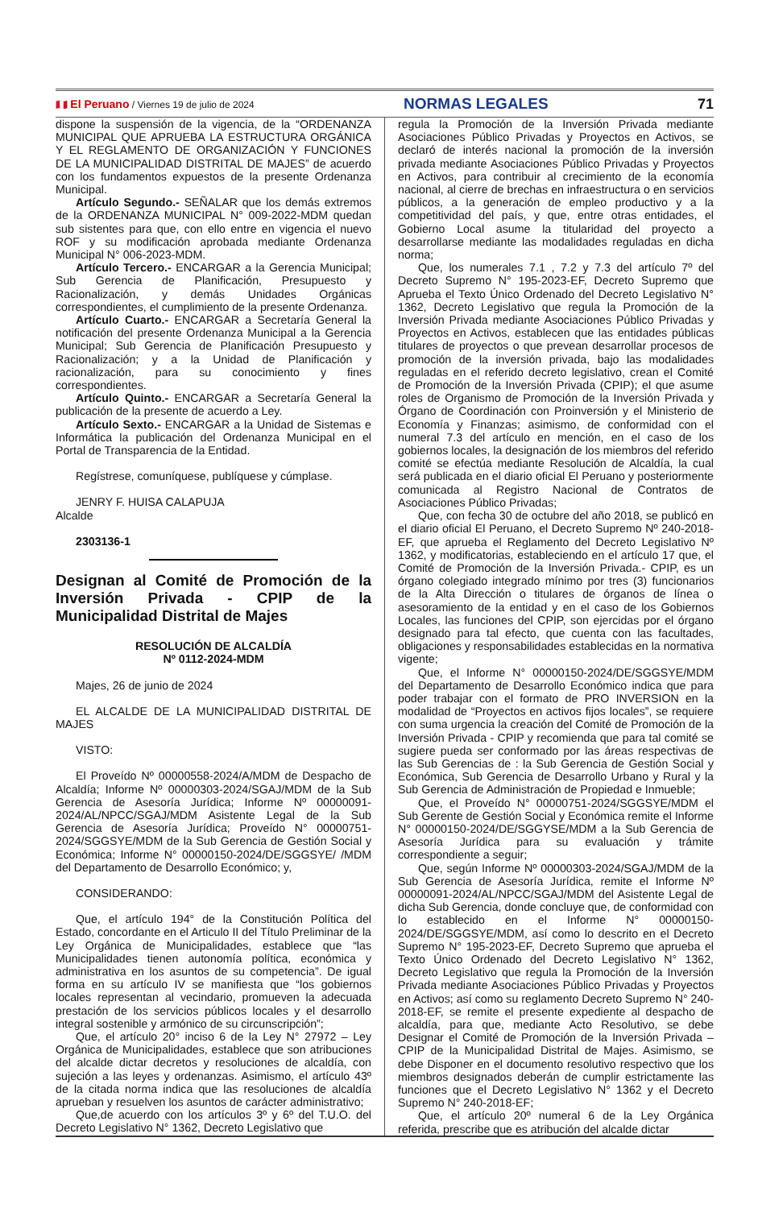🇵🇪 El Peruano / Viernes 19 de julio de 2024 NORMAS LEGALES 71
dispone la suspensión de la vigencia, de la “ORDENANZA MUNICIPAL QUE APRUEBA LA ESTRUCTURA ORGÁNICA Y EL REGLAMENTO DE ORGANIZACIÓN Y FUNCIONES DE LA MUNICIPALIDAD DISTRITAL DE MAJES” de acuerdo con los fundamentos expuestos de la presente Ordenanza Municipal.
Artículo Segundo.- SEÑALAR que los demás extremos de la ORDENANZA MUNICIPAL N° 009-2022-MDM quedan sub sistentes para que, con ello entre en vigencia el nuevo ROF y su modificación aprobada mediante Ordenanza Municipal N° 006-2023-MDM.
Artículo Tercero.- ENCARGAR a la Gerencia Municipal; Sub Gerencia de Planificación, Presupuesto y Racionalización, y demás Unidades Orgánicas correspondientes, el cumplimiento de la presente Ordenanza.
Artículo Cuarto.- ENCARGAR a Secretaría General la notificación del presente Ordenanza Municipal a la Gerencia Municipal; Sub Gerencia de Planificación Presupuesto y Racionalización; y a la Unidad de Planificación y racionalización, para su conocimiento y fines correspondientes.
Artículo Quinto.- ENCARGAR a Secretaría General la publicación de la presente de acuerdo a Ley.
Artículo Sexto.- ENCARGAR a la Unidad de Sistemas e Informática la publicación del Ordenanza Municipal en el Portal de Transparencia de la Entidad.
Regístrese, comuníquese, publíquese y cúmplase.
JENRY F. HUISA CALAPUJA
Alcalde
2303136-1
Designan al Comité de Promoción de la Inversión Privada - CPIP de la Municipalidad Distrital de Majes
RESOLUCIÓN DE ALCALDÍA
Nº 0112-2024-MDM
Majes, 26 de junio de 2024
EL ALCALDE DE LA MUNICIPALIDAD DISTRITAL DE MAJES
VISTO:
El Proveído Nº 00000558-2024/A/MDM de Despacho de Alcaldía; Informe Nº 00000303-2024/SGAJ/MDM de la Sub Gerencia de Asesoría Jurídica; Informe Nº 00000091-2024/AL/NPCC/SGAJ/MDM Asistente Legal de la Sub Gerencia de Asesoría Jurídica; Proveído N° 00000751-2024/SGGSYE/MDM de la Sub Gerencia de Gestión Social y Económica; Informe N° 00000150-2024/DE/SGGSYE/ /MDM del Departamento de Desarrollo Económico; y,
CONSIDERANDO:
Que, el artículo 194° de la Constitución Política del Estado, concordante en el Articulo II del Título Preliminar de la Ley Orgánica de Municipalidades, establece que “las Municipalidades tienen autonomía política, económica y administrativa en los asuntos de su competencia”. De igual forma en su artículo IV se manifiesta que “los gobiernos locales representan al vecindario, promueven la adecuada prestación de los servicios públicos locales y el desarrollo integral sostenible y armónico de su circunscripción”;
Que, el artículo 20° inciso 6 de la Ley N° 27972 – Ley Orgánica de Municipalidades, establece que son atribuciones del alcalde dictar decretos y resoluciones de alcaldía, con sujeción a las leyes y ordenanzas. Asimismo, el artículo 43º de la citada norma indica que las resoluciones de alcaldía aprueban y resuelven los asuntos de carácter administrativo;
Que,de acuerdo con los artículos 3º y 6º del T.U.O. del Decreto Legislativo N° 1362, Decreto Legislativo que
regula la Promoción de la Inversión Privada mediante Asociaciones Público Privadas y Proyectos en Activos, se declaró de interés nacional la promoción de la inversión privada mediante Asociaciones Público Privadas y Proyectos en Activos, para contribuir al crecimiento de la economía nacional, al cierre de brechas en infraestructura o en servicios públicos, a la generación de empleo productivo y a la competitividad del país, y que, entre otras entidades, el Gobierno Local asume la titularidad del proyecto a desarrollarse mediante las modalidades reguladas en dicha norma;
Que, los numerales 7.1 , 7.2 y 7.3 del artículo 7º del Decreto Supremo N° 195-2023-EF, Decreto Supremo que Aprueba el Texto Único Ordenado del Decreto Legislativo N° 1362, Decreto Legislativo que regula la Promoción de la Inversión Privada mediante Asociaciones Público Privadas y Proyectos en Activos, establecen que las entidades públicas titulares de proyectos o que prevean desarrollar procesos de promoción de la inversión privada, bajo las modalidades reguladas en el referido decreto legislativo, crean el Comité de Promoción de la Inversión Privada (CPIP); el que asume roles de Organismo de Promoción de la Inversión Privada y Órgano de Coordinación con Proinversión y el Ministerio de Economía y Finanzas; asimismo, de conformidad con el numeral 7.3 del artículo en mención, en el caso de los gobiernos locales, la designación de los miembros del referido comité se efectúa mediante Resolución de Alcaldía, la cual será publicada en el diario oficial El Peruano y posteriormente comunicada al Registro Nacional de Contratos de Asociaciones Público Privadas;
Que, con fecha 30 de octubre del año 2018, se publicó en el diario oficial El Peruano, el Decreto Supremo Nº 240-2018-EF, que aprueba el Reglamento del Decreto Legislativo Nº 1362, y modificatorias, estableciendo en el artículo 17 que, el Comité de Promoción de la Inversión Privada.- CPIP, es un órgano colegiado integrado mínimo por tres (3) funcionarios de la Alta Dirección o titulares de órganos de línea o asesoramiento de la entidad y en el caso de los Gobiernos Locales, las funciones del CPIP, son ejercidas por el órgano designado para tal efecto, que cuenta con las facultades, obligaciones y responsabilidades establecidas en la normativa vigente;
Que, el Informe N° 00000150-2024/DE/SGGSYE/MDM del Departamento de Desarrollo Económico indica que para poder trabajar con el formato de PRO INVERSION en la modalidad de “Proyectos en activos fijos locales”, se requiere con suma urgencia la creación del Comité de Promoción de la Inversión Privada - CPIP y recomienda que para tal comité se sugiere pueda ser conformado por las áreas respectivas de las Sub Gerencias de : la Sub Gerencia de Gestión Social y Económica, Sub Gerencia de Desarrollo Urbano y Rural y la Sub Gerencia de Administración de Propiedad e Inmueble;
Que, el Proveído N° 00000751-2024/SGGSYE/MDM el Sub Gerente de Gestión Social y Económica remite el Informe N° 00000150-2024/DE/SGGYSE/MDM a la Sub Gerencia de Asesoría Jurídica para su evaluación y trámite correspondiente a seguir;
Que, según Informe Nº 00000303-2024/SGAJ/MDM de la Sub Gerencia de Asesoría Jurídica, remite el Informe Nº 00000091-2024/AL/NPCC/SGAJ/MDM del Asistente Legal de dicha Sub Gerencia, donde concluye que, de conformidad con lo establecido en el Informe N° 00000150-2024/DE/SGGSYE/MDM, así como lo descrito en el Decreto Supremo N° 195-2023-EF, Decreto Supremo que aprueba el Texto Único Ordenado del Decreto Legislativo N° 1362, Decreto Legislativo que regula la Promoción de la Inversión Privada mediante Asociaciones Público Privadas y Proyectos en Activos; así como su reglamento Decreto Supremo N° 240-2018-EF, se remite el presente expediente al despacho de alcaldía, para que, mediante Acto Resolutivo, se debe Designar el Comité de Promoción de la Inversión Privada – CPIP de la Municipalidad Distrital de Majes. Asimismo, se debe Disponer en el documento resolutivo respectivo que los miembros designados deberán de cumplir estrictamente las funciones que el Decreto Legislativo N° 1362 y el Decreto Supremo N° 240-2018-EF;
Que, el artículo 20º numeral 6 de la Ley Orgánica referida, prescribe que es atribución del alcalde dictar